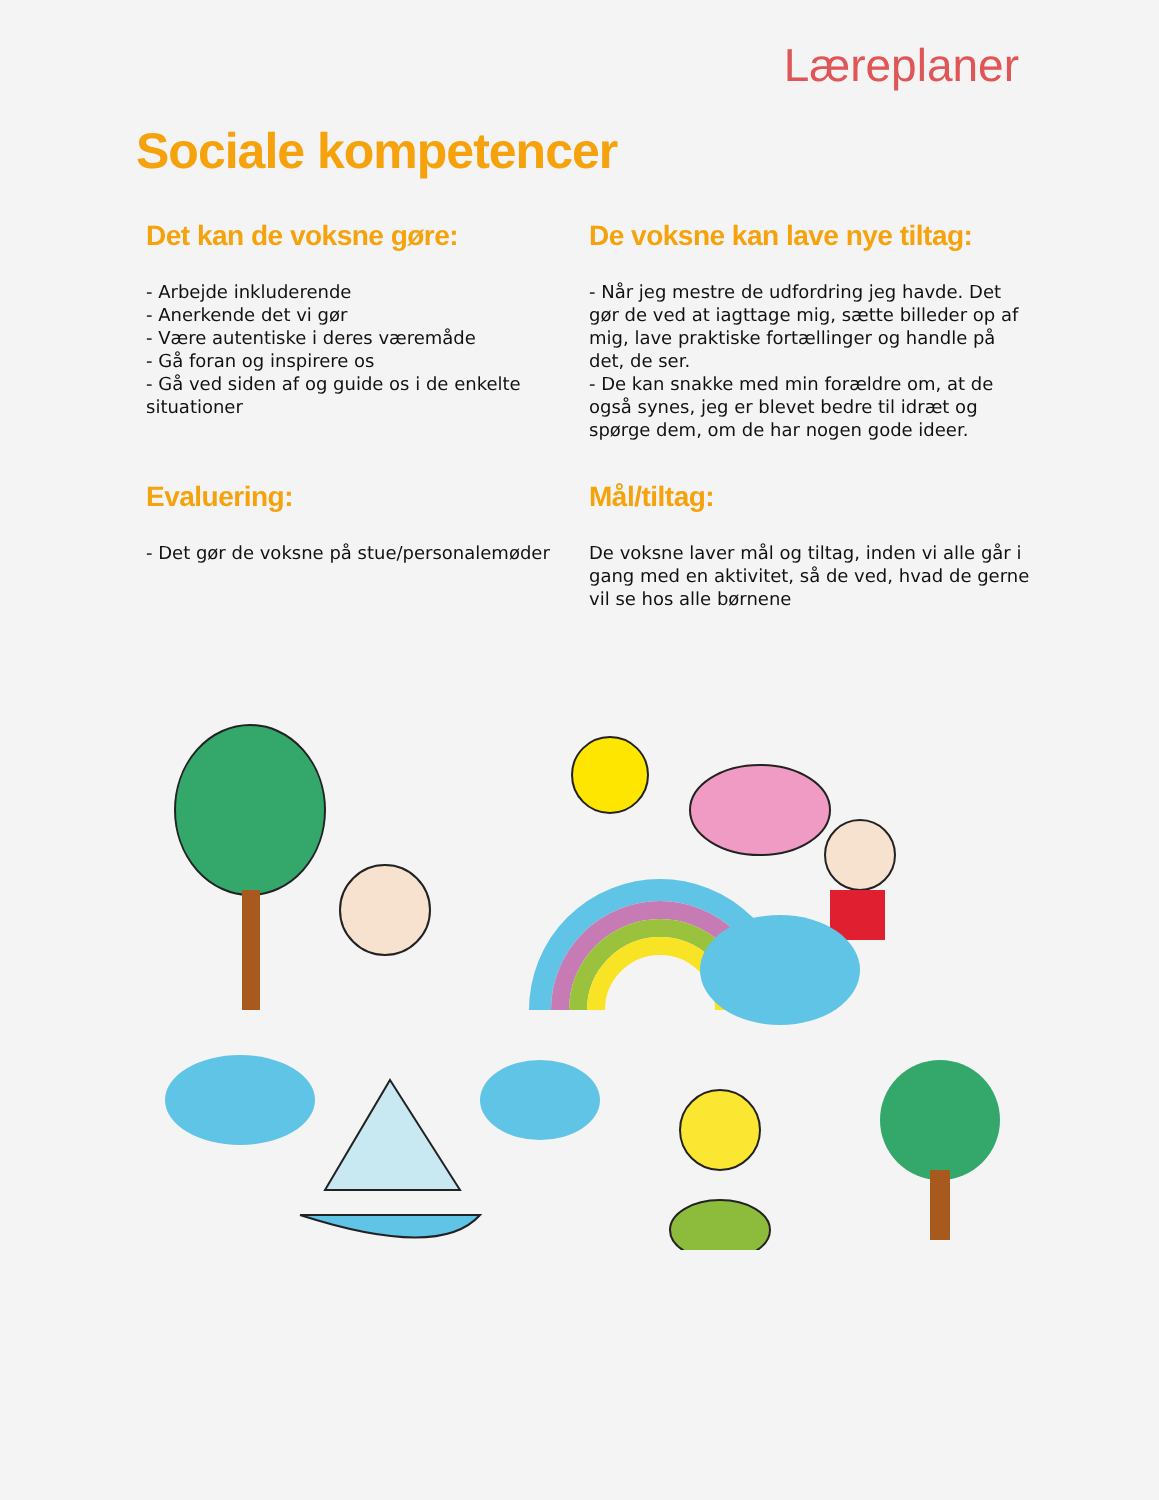Læreplaner
Sociale kompetencer
Det kan de voksne gøre:
- Arbejde inkluderende
- Anerkende det vi gør
- Være autentiske i deres væremåde
- Gå foran og inspirere os
- Gå ved siden af og guide os i de enkelte situationer
De voksne kan lave nye tiltag:
- Når jeg mestre de udfordring jeg havde. Det gør de ved at iagttage mig, sætte billeder op af mig, lave praktiske fortællinger og handle på det, de ser.
- De kan snakke med min forældre om, at de også synes, jeg er blevet bedre til idræt og spørge dem, om de har nogen gode ideer.
Evaluering:
- Det gør de voksne på stue/personalemøder
Mål/tiltag:
De voksne laver mål og tiltag, inden vi alle går i gang med en aktivitet, så de ved, hvad de gerne vil se hos alle børnene